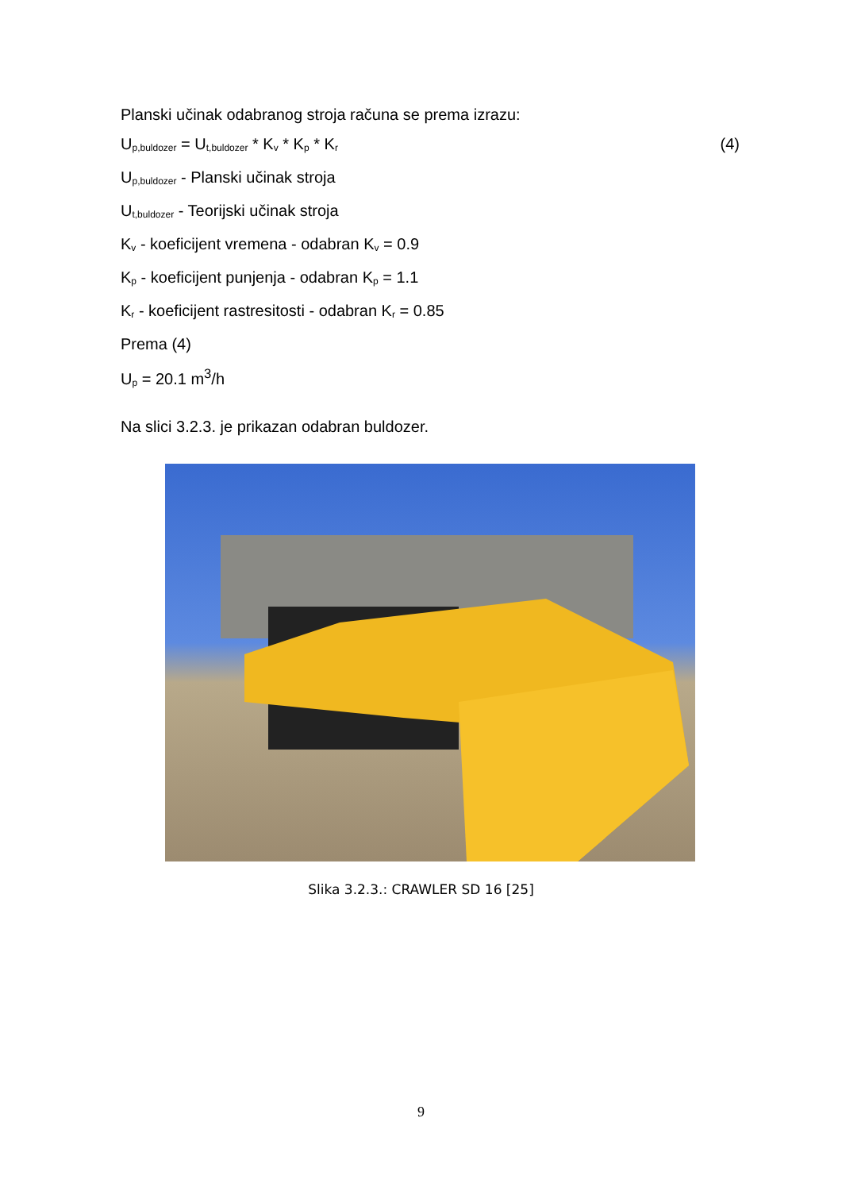Planski učinak odabranog stroja računa se prema izrazu:
U<sub>p,buldozer</sub> = U<sub>t,buldozer</sub> * K<sub>v</sub> * K<sub>p</sub> * K<sub>r</sub> (4)
U<sub>p,buldozer</sub> - Planski učinak stroja
U<sub>t,buldozer</sub> - Teorijski učinak stroja
K<sub>v</sub> - koeficijent vremena - odabran K<sub>v</sub> = 0.9
K<sub>p</sub> - koeficijent punjenja - odabran K<sub>p</sub> = 1.1
K<sub>r</sub> - koeficijent rastresitosti - odabran K<sub>r</sub> = 0.85
Prema (4)
U<sub>p</sub> = 20.1 m<sup>3</sup>/h
Na slici 3.2.3. je prikazan odabran buldozer.
Slika 3.2.3.: CRAWLER SD 16 [25]
9